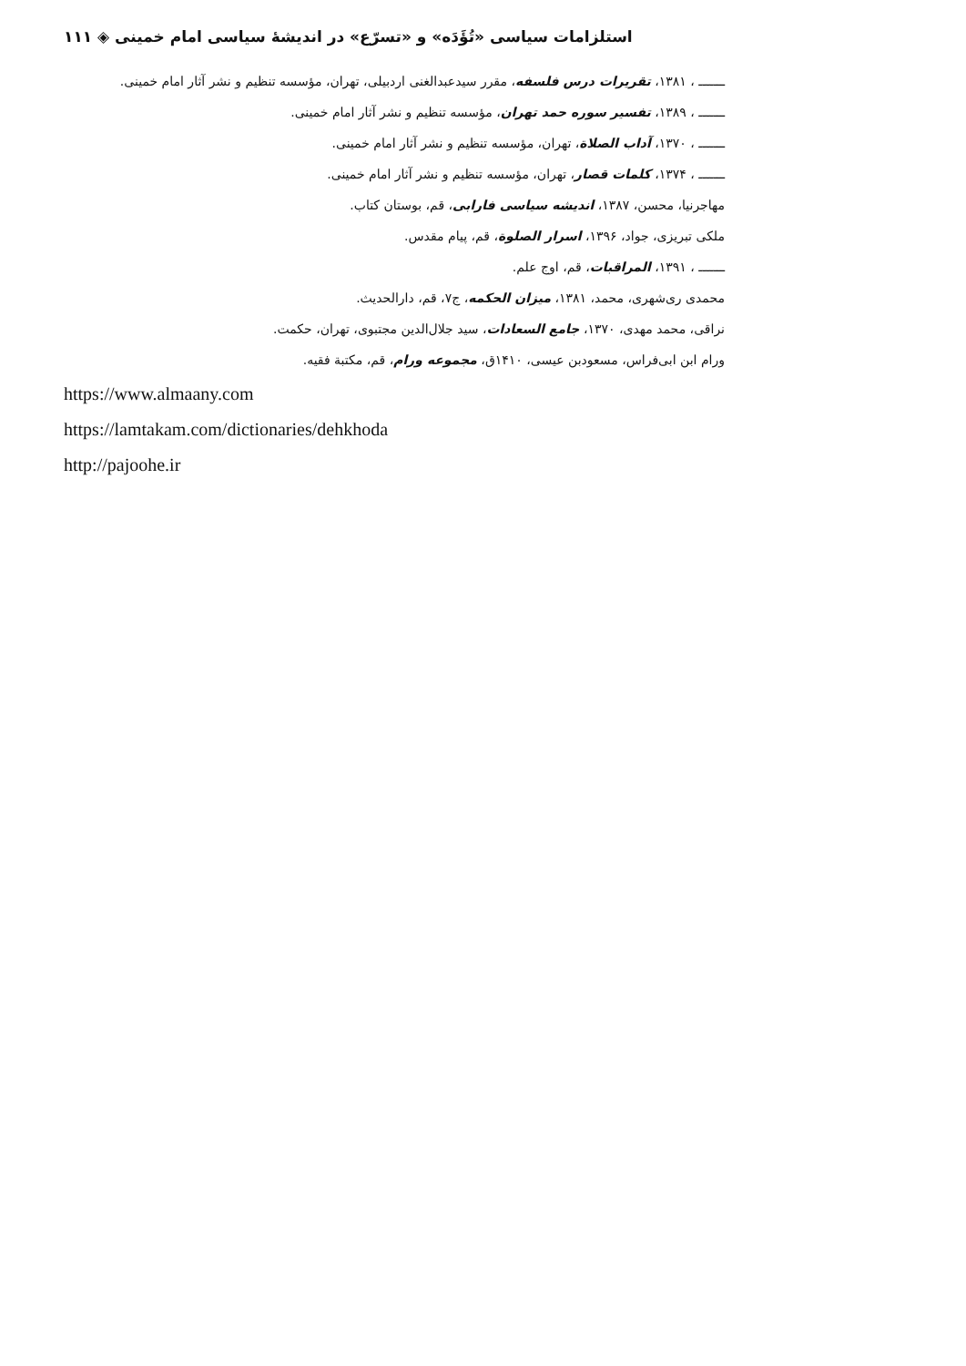استلزامات سیاسی «تُؤَدَه» و «تسرّع» در اندیشهٔ سیاسی امام خمینی ◈ ۱۱۱
ـــــــ ، ۱۳۸۱، تقریرات درس فلسفه، مقرر سیدعبدالغنی اردبیلی، تهران، مؤسسه تنظیم و نشر آثار امام خمینی.
ـــــــ ، ۱۳۸۹، تفسیر سوره حمد تهران، مؤسسه تنظیم و نشر آثار امام خمینی.
ـــــــ ، ۱۳۷۰، آداب الصلاة، تهران، مؤسسه تنظیم و نشر آثار امام خمینی.
ـــــــ ، ۱۳۷۴، کلمات قصار، تهران، مؤسسه تنظیم و نشر آثار امام خمینی.
مهاجرنیا، محسن، ۱۳۸۷، اندیشه سیاسی فارابی، قم، بوستان کتاب.
ملکی تبریزی، جواد، ۱۳۹۶، اسرار الصلوة، قم، پیام مقدس.
ـــــــ ، ۱۳۹۱، المراقبات، قم، اوج علم.
محمدی ری‌شهری، محمد، ۱۳۸۱، میزان الحکمه، ج۷، قم، دارالحدیث.
نراقی، محمد مهدی، ۱۳۷۰، جامع السعادات، سید جلال‌الدین مجتبوی، تهران، حکمت.
ورام ابن ابی‌فراس، مسعودبن عیسی، ۱۴۱۰ق، مجموعه ورام، قم، مکتبة فقیه.
https://www.almaany.com
https://lamtakam.com/dictionaries/dehkhoda
http://pajoohe.ir